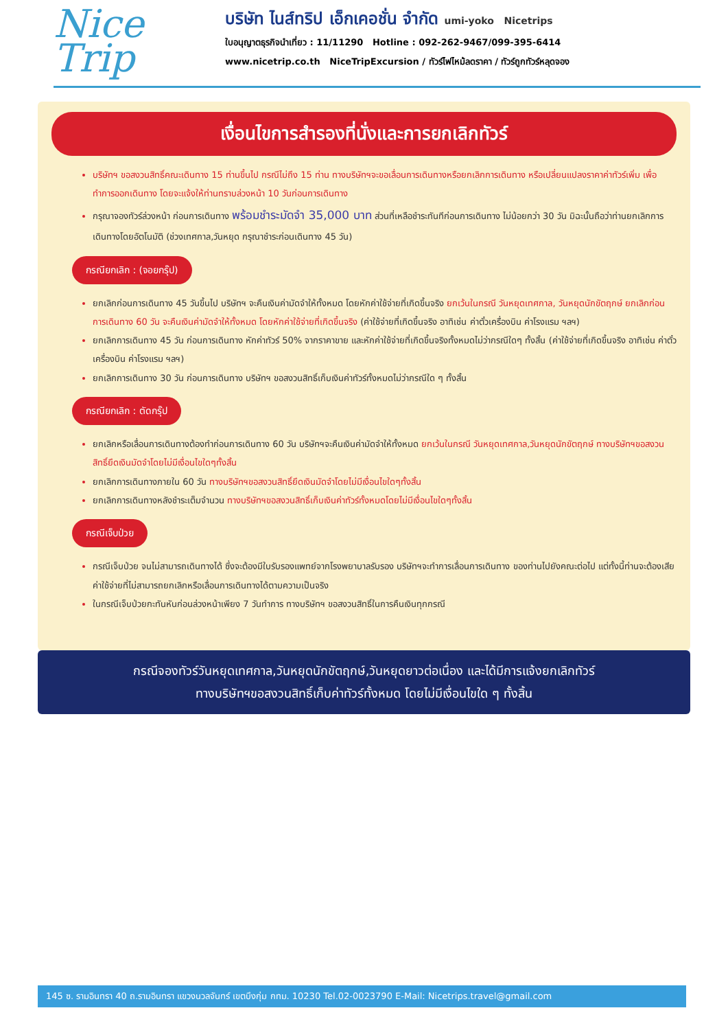Nice
Trip
บริษัท ไนส์ทริป เอ็กเคอชั่น จำกัด umi-yoko Nicetrips
ใบอนุญาตธุรกิจนำเที่ยว : 11/11290 Hotline : 092-262-9467/099-395-6414
www.nicetrip.co.th NiceTripExcursion / ทัวร์ไฟไหม้ลดราคา / ทัวร์ถูกทัวร์หลุดจอง
เงื่อนไขการสำรองที่นั่งและการยกเลิกทัวร์
บริษัทฯ ขอสงวนสิทธิ์คณะเดินทาง 15 ท่านขึ้นไป กรณีไม่ถึง 15 ท่าน ทางบริษัทฯจะขอเลื่อนการเดินทางหรือยกเลิกการเดินทาง หรือเปลี่ยนแปลงราคาค่าทัวร์เพิ่ม เพื่อทำการออกเดินทาง โดยจะแจ้งให้ท่านทราบล่วงหน้า 10 วันก่อนการเดินทาง
กรุณาจองทัวร์ล่วงหน้า ก่อนการเดินทาง พร้อมชำระมัดจำ 35,000 บาท ส่วนที่เหลือชำระทันทีก่อนการเดินทาง ไม่น้อยกว่า 30 วัน มิฉะนั้นถือว่าท่านยกเลิกการเดินทางโดยอัตโนมัติ (ช่วงเทศกาล,วันหยุด กรุณาชำระก่อนเดินทาง 45 วัน)
กรณียกเลิก : (จอยกรุ๊ป)
ยกเลิกก่อนการเดินทาง 45 วันขึ้นไป บริษัทฯ จะคืนเงินค่ามัดจำให้ทั้งหมด โดยหักค่าใช้จ่ายที่เกิดขึ้นจริง ยกเว้นในกรณี วันหยุดเทศกาล, วันหยุดนักขัตฤกษ์ ยกเลิกก่อนการเดินทาง 60 วัน จะคืนเงินค่ามัดจำให้ทั้งหมด โดยหักค่าใช้จ่ายที่เกิดขึ้นจริง (ค่าใช้จ่ายที่เกิดขึ้นจริง อาทิเช่น ค่าตั๋วเครื่องบิน ค่าโรงแรม ฯลฯ)
ยกเลิกการเดินทาง 45 วัน ก่อนการเดินทาง หักค่าทัวร์ 50% จากราคาขาย และหักค่าใช้จ่ายที่เกิดขึ้นจริงทั้งหมดไม่ว่ากรณีใดๆ ทั้งสิ้น (ค่าใช้จ่ายที่เกิดขึ้นจริง อาทิเช่น ค่าตั๋วเครื่องบิน ค่าโรงแรม ฯลฯ)
ยกเลิกการเดินทาง 30 วัน ก่อนการเดินทาง บริษัทฯ ขอสงวนสิทธิ์เก็บเงินค่าทัวร์ทั้งหมดไม่ว่ากรณีใด ๆ ทั้งสิ้น
กรณียกเลิก : ตัดกรุ๊ป
ยกเลิกหรือเลื่อนการเดินทางต้องทำก่อนการเดินทาง 60 วัน บริษัทฯจะคืนเงินค่ามัดจำให้ทั้งหมด ยกเว้นในกรณี วันหยุดเทศกาล,วันหยุดนักขัตฤกษ์ ทางบริษัทฯขอสงวนสิทธิ์ยึดเงินมัดจำโดยไม่มีเงื่อนไขใดๆทั้งสิ้น
ยกเลิกการเดินทางภายใน 60 วัน ทางบริษัทฯขอสงวนสิทธิ์ยึดเงินมัดจำโดยไม่มีเงื่อนไขใดๆทั้งสิ้น
ยกเลิกการเดินทางหลังชำระเต็มจำนวน ทางบริษัทฯขอสงวนสิทธิ์เก็บเงินค่าทัวร์ทั้งหมดโดยไม่มีเงื่อนไขใดๆทั้งสิ้น
กรณีเจ็บป่วย
กรณีเจ็บป่วย จนไม่สามารถเดินทางได้ ซึ่งจะต้องมีใบรับรองแพทย์จากโรงพยาบาลรับรอง บริษัทฯจะทำการเลื่อนการเดินทาง ของท่านไปยังคณะต่อไป แต่ทั้งนี้ท่านจะต้องเสียค่าใช้จ่ายที่ไม่สามารถยกเลิกหรือเลื่อนการเดินทางได้ตามความเป็นจริง
ในกรณีเจ็บป่วยกะทันหันก่อนล่วงหน้าเพียง 7 วันทำการ ทางบริษัทฯ ขอสงวนสิทธิ์ในการคืนเงินทุกกรณี
กรณีจองทัวร์วันหยุดเทศกาล,วันหยุดนักขัตฤกษ์,วันหยุดยาวต่อเนื่อง และได้มีการแจ้งยกเลิกทัวร์
ทางบริษัทฯขอสงวนสิทธิ์เก็บค่าทัวร์ทั้งหมด โดยไม่มีเงื่อนไขใด ๆ ทั้งสิ้น
145 ซ. รามอินทรา 40 ถ.รามอินทรา แขวงนวลจันทร์ เขตบึงกุ่ม กทม. 10230 Tel.02-0023790 E-Mail: Nicetrips.travel@gmail.com